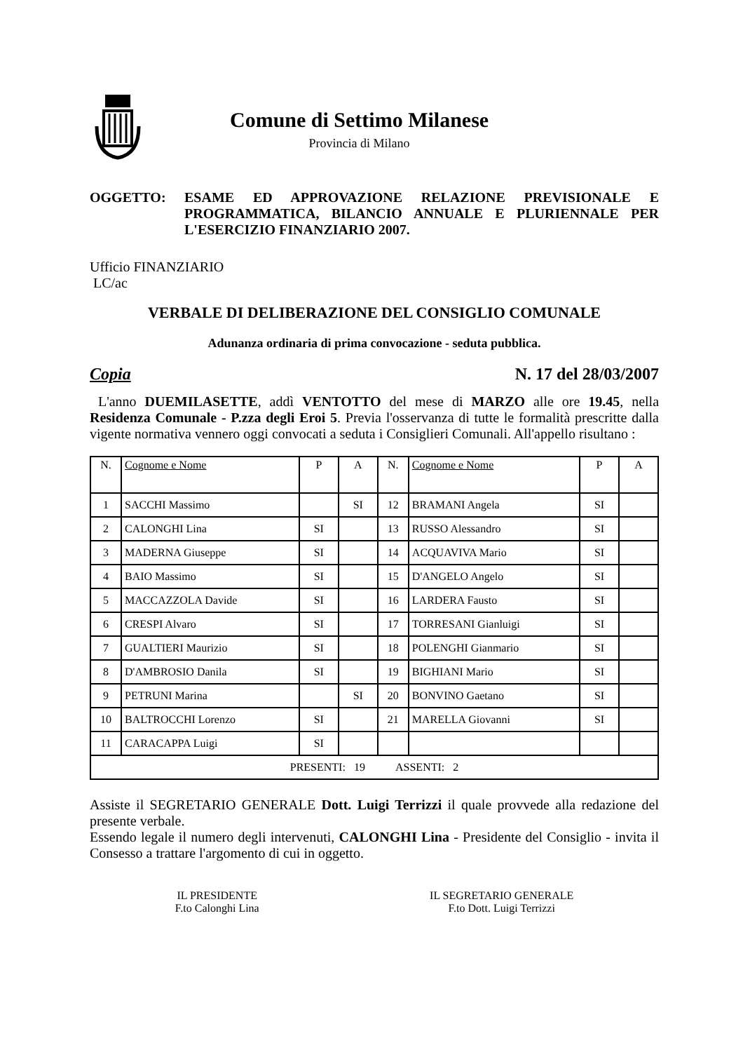Comune di Settimo Milanese
Provincia di Milano
OGGETTO: ESAME ED APPROVAZIONE RELAZIONE PREVISIONALE E PROGRAMMATICA, BILANCIO ANNUALE E PLURIENNALE PER L'ESERCIZIO FINANZIARIO 2007.
Ufficio FINANZIARIO
LC/ac
VERBALE DI DELIBERAZIONE DEL CONSIGLIO COMUNALE
Adunanza ordinaria di prima convocazione - seduta pubblica.
Copia N. 17 del 28/03/2007
L'anno DUEMILASETTE, addì VENTOTTO del mese di MARZO alle ore 19.45, nella Residenza Comunale - P.zza degli Eroi 5. Previa l'osservanza di tutte le formalità prescritte dalla vigente normativa vennero oggi convocati a seduta i Consiglieri Comunali. All'appello risultano :
| N. | Cognome e Nome | P | A | N. | Cognome e Nome | P | A |
| --- | --- | --- | --- | --- | --- | --- | --- |
| 1 | SACCHI Massimo | | SI | 12 | BRAMANI Angela | SI | |
| 2 | CALONGHI Lina | SI | | 13 | RUSSO Alessandro | SI | |
| 3 | MADERNA Giuseppe | SI | | 14 | ACQUAVIVA Mario | SI | |
| 4 | BAIO Massimo | SI | | 15 | D'ANGELO Angelo | SI | |
| 5 | MACCAZZOLA Davide | SI | | 16 | LARDERA Fausto | SI | |
| 6 | CRESPI Alvaro | SI | | 17 | TORRESANI Gianluigi | SI | |
| 7 | GUALTIERI Maurizio | SI | | 18 | POLENGHI Gianmario | SI | |
| 8 | D'AMBROSIO Danila | SI | | 19 | BIGHIANI Mario | SI | |
| 9 | PETRUNI Marina | | SI | 20 | BONVINO Gaetano | SI | |
| 10 | BALTROCCHI Lorenzo | SI | | 21 | MARELLA Giovanni | SI | |
| 11 | CARACAPPA Luigi | SI | | | | | |
| PRESENTI: 19 ASSENTI: 2 | | | | | | | |
Assiste il SEGRETARIO GENERALE Dott. Luigi Terrizzi il quale provvede alla redazione del presente verbale.
Essendo legale il numero degli intervenuti, CALONGHI Lina - Presidente del Consiglio - invita il Consesso a trattare l'argomento di cui in oggetto.
IL PRESIDENTE
F.to Calonghi Lina
IL SEGRETARIO GENERALE
F.to Dott. Luigi Terrizzi